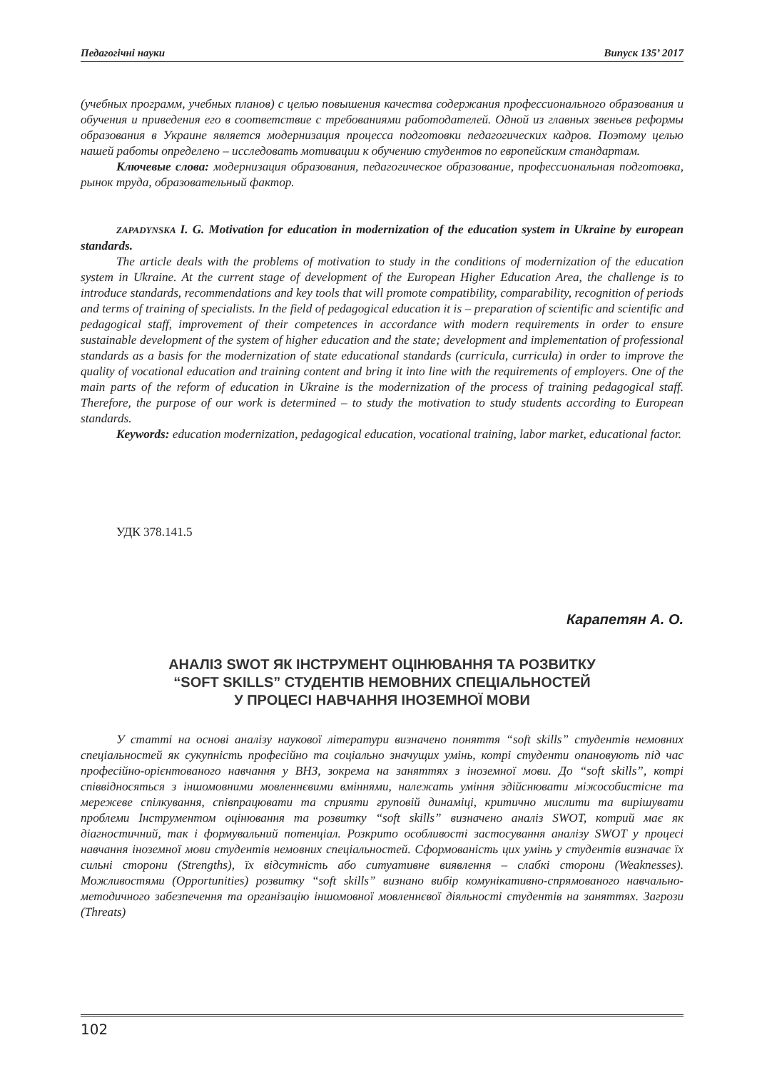Педагогічні науки Випуск 135’ 2017
(учебных программ, учебных планов) с целью повышения качества содержания профессионального образования и обучения и приведения его в соответствие с требованиями работодателей. Одной из главных звеньев реформы образования в Украине является модернизация процесса подготовки педагогических кадров. Поэтому целью нашей работы определено – исследовать мотивации к обучению студентов по европейским стандартам.
Ключевые слова: модернизация образования, педагогическое образование, профессиональная подготовка, рынок труда, образовательный фактор.
ZAPADYNSKA I. G. Motivation for education in modernization of the education system in Ukraine by european standards.
The article deals with the problems of motivation to study in the conditions of modernization of the education system in Ukraine. At the current stage of development of the European Higher Education Area, the challenge is to introduce standards, recommendations and key tools that will promote compatibility, comparability, recognition of periods and terms of training of specialists. In the field of pedagogical education it is – preparation of scientific and scientific and pedagogical staff, improvement of their competences in accordance with modern requirements in order to ensure sustainable development of the system of higher education and the state; development and implementation of professional standards as a basis for the modernization of state educational standards (curricula, curricula) in order to improve the quality of vocational education and training content and bring it into line with the requirements of employers. One of the main parts of the reform of education in Ukraine is the modernization of the process of training pedagogical staff. Therefore, the purpose of our work is determined – to study the motivation to study students according to European standards.
Keywords: education modernization, pedagogical education, vocational training, labor market, educational factor.
УДК 378.141.5
Карапетян А. О.
АНАЛІЗ SWOT ЯК ІНСТРУМЕНТ ОЦІНЮВАННЯ ТА РОЗВИТКУ
“SOFT SKILLS” СТУДЕНТІВ НЕМОВНИХ СПЕЦІАЛЬНОСТЕЙ
У ПРОЦЕСІ НАВЧАННЯ ІНОЗЕМНОЇ МОВИ
У статті на основі аналізу наукової літератури визначено поняття “soft skills” студентів немовних спеціальностей як сукупність професійно та соціально значущих умінь, котрі студенти опановують під час професійно-орієнтованого навчання у ВНЗ, зокрема на заняттях з іноземної мови. До “soft skills”, котрі співвідносяться з іншомовними мовленнєвими вміннями, належать уміння здійснювати міжособистісне та мережеве спілкування, співпрацювати та сприяти груповій динаміці, критично мислити та вирішувати проблеми Інструментом оцінювання та розвитку “soft skills” визначено аналіз SWOT, котрий має як діагностичний, так і формувальний потенціал. Розкрито особливості застосування аналізу SWOT у процесі навчання іноземної мови студентів немовних спеціальностей. Сформованість цих умінь у студентів визначає їх сильні сторони (Strengths), їх відсутність або ситуативне виявлення – слабкі сторони (Weaknesses). Можливостями (Opportunities) розвитку “soft skills” визнано вибір комунікативно-спрямованого навчально-методичного забезпечення та організацію іншомовної мовленнєвої діяльності студентів на заняттях. Загрози (Threats)
102